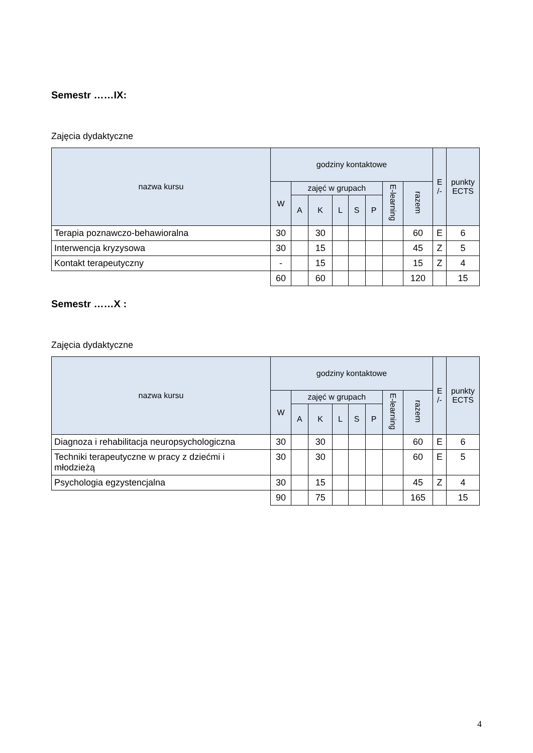Semestr ……IX:
Zajęcia dydaktyczne
| nazwa kursu | godziny kontaktowe | | | | | | | | E /- | punkty ECTS |
| --- | --- | --- | --- | --- | --- | --- | --- | --- | --- | --- |
| | W | zajęć w grupach | | | | | E-learning | razem | | |
| | | A | K | L | S | P | | | | |
| Terapia poznawczo-behawioralna | 30 | | 30 | | | | | 60 | E | 6 |
| Interwencja kryzysowa | 30 | | 15 | | | | | 45 | Z | 5 |
| Kontakt terapeutyczny | - | | 15 | | | | | 15 | Z | 4 |
| | 60 | | 60 | | | | | 120 | | 15 |
Semestr ……X :
Zajęcia dydaktyczne
| nazwa kursu | godziny kontaktowe | | | | | | | | E /- | punkty ECTS |
| --- | --- | --- | --- | --- | --- | --- | --- | --- | --- | --- |
| | W | zajęć w grupach | | | | | E-learning | razem | | |
| | | A | K | L | S | P | | | | |
| Diagnoza i rehabilitacja neuropsychologiczna | 30 | | 30 | | | | | 60 | E | 6 |
| Techniki terapeutyczne w pracy z dziećmi i młodzieżą | 30 | | 30 | | | | | 60 | E | 5 |
| Psychologia egzystencjalna | 30 | | 15 | | | | | 45 | Z | 4 |
| | 90 | | 75 | | | | | 165 | | 15 |
4